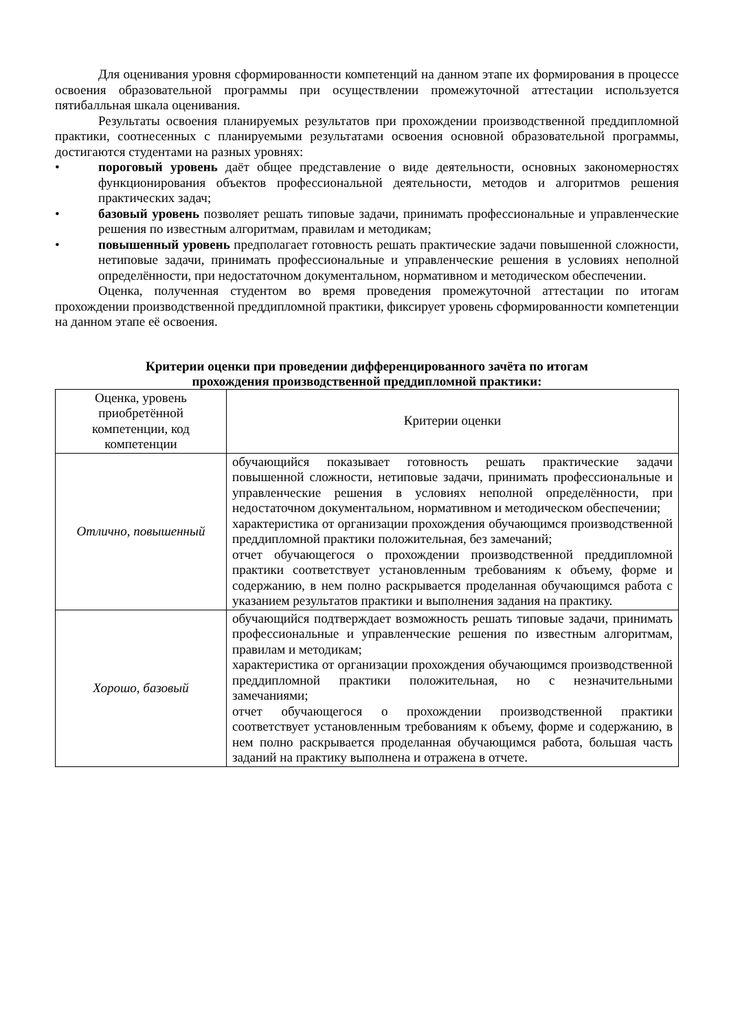Для оценивания уровня сформированности компетенций на данном этапе их формирования в процессе освоения образовательной программы при осуществлении промежуточной аттестации используется пятибалльная шкала оценивания.
Результаты освоения планируемых результатов при прохождении производственной преддипломной практики, соотнесенных с планируемыми результатами освоения основной образовательной программы, достигаются студентами на разных уровнях:
• пороговый уровень даёт общее представление о виде деятельности, основных закономерностях функционирования объектов профессиональной деятельности, методов и алгоритмов решения практических задач;
• базовый уровень позволяет решать типовые задачи, принимать профессиональные и управленческие решения по известным алгоритмам, правилам и методикам;
• повышенный уровень предполагает готовность решать практические задачи повышенной сложности, нетиповые задачи, принимать профессиональные и управленческие решения в условиях неполной определённости, при недостаточном документальном, нормативном и методическом обеспечении.
Оценка, полученная студентом во время проведения промежуточной аттестации по итогам прохождении производственной преддипломной практики, фиксирует уровень сформированности компетенции на данном этапе её освоения.
Критерии оценки при проведении дифференцированного зачёта по итогам
прохождения производственной преддипломной практики:
| Оценка, уровень приобретённой компетенции, код компетенции | Критерии оценки |
| --- | --- |
| Отлично, повышенный | обучающийся показывает готовность решать практические задачи повышенной сложности, нетиповые задачи, принимать профессиональные и управленческие решения в условиях неполной определённости, при недостаточном документальном, нормативном и методическом обеспечении; характеристика от организации прохождения обучающимся производственной преддипломной практики положительная, без замечаний; отчет обучающегося о прохождении производственной преддипломной практики соответствует установленным требованиям к объему, форме и содержанию, в нем полно раскрывается проделанная обучающимся работа с указанием результатов практики и выполнения задания на практику. |
| Хорошо, базовый | обучающийся подтверждает возможность решать типовые задачи, принимать профессиональные и управленческие решения по известным алгоритмам, правилам и методикам; характеристика от организации прохождения обучающимся производственной преддипломной практики положительная, но с незначительными замечаниями; отчет обучающегося о прохождении производственной практики соответствует установленным требованиям к объему, форме и содержанию, в нем полно раскрывается проделанная обучающимся работа, большая часть заданий на практику выполнена и отражена в отчете. |